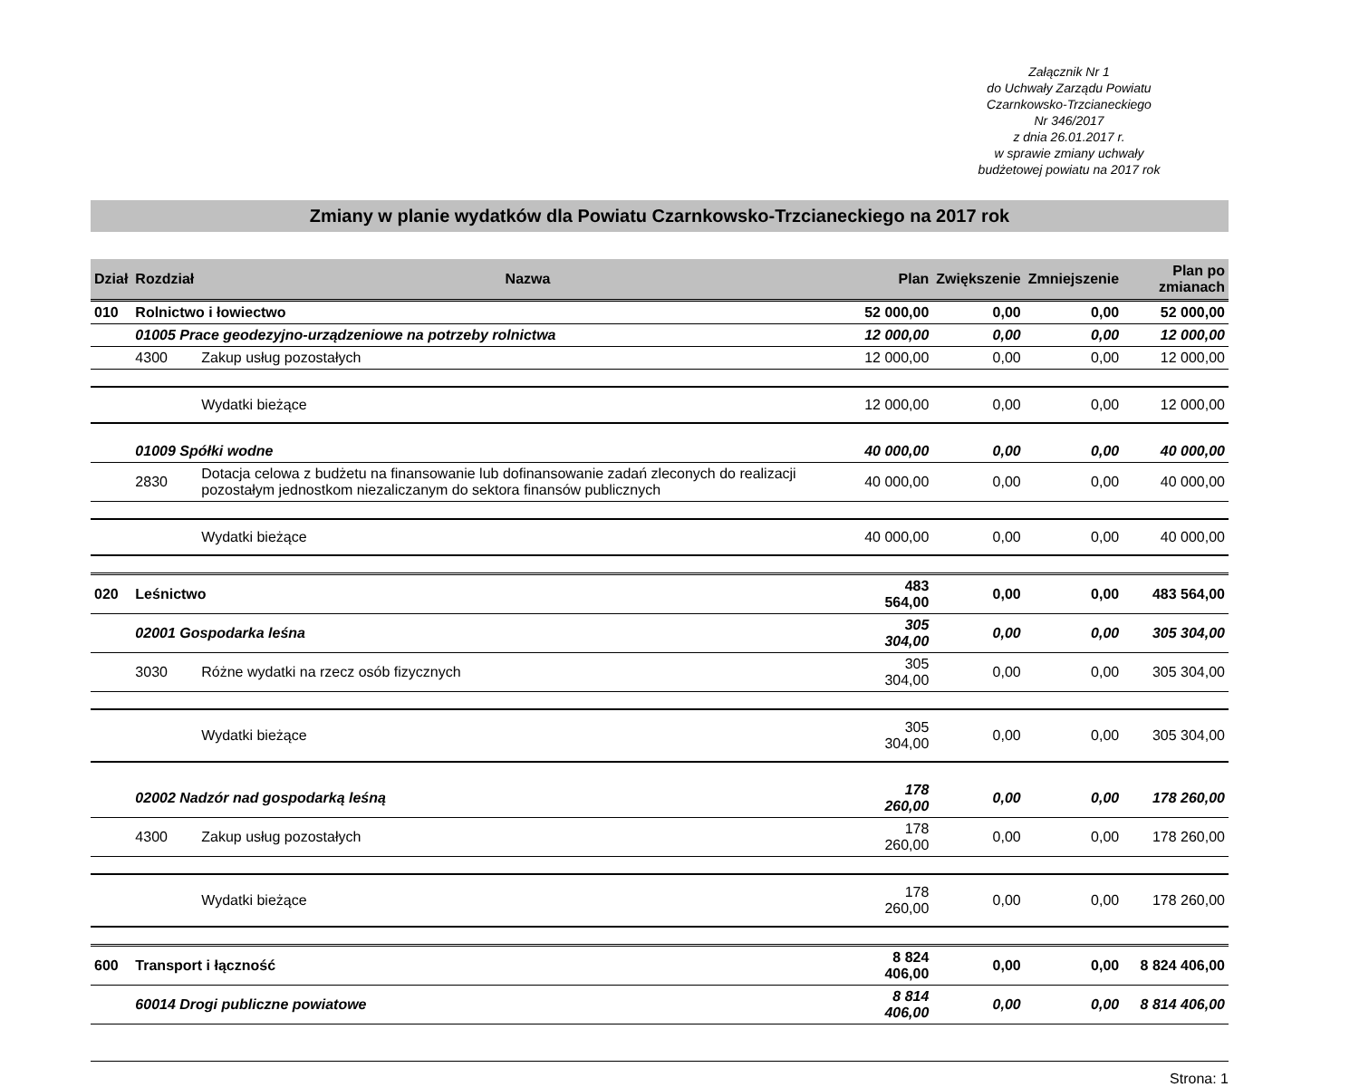Załącznik Nr 1
do Uchwały Zarządu Powiatu
Czarnkowsko-Trzcianeckiego
Nr 346/2017
z dnia 26.01.2017 r.
w sprawie zmiany uchwały
budżetowej powiatu na 2017 rok
Zmiany w planie wydatków dla Powiatu Czarnkowsko-Trzcianeckiego na 2017 rok
| Dział | Rozdział | Nazwa | Plan | Zwiększenie | Zmniejszenie | Plan po zmianach |
| --- | --- | --- | --- | --- | --- | --- |
| 010 | Rolnictwo i łowiectwo | | 52 000,00 | 0,00 | 0,00 | 52 000,00 |
| | 01005 Prace geodezyjno-urządzeniowe na potrzeby rolnictwa | | 12 000,00 | 0,00 | 0,00 | 12 000,00 |
| | 4300 | Zakup usług pozostałych | 12 000,00 | 0,00 | 0,00 | 12 000,00 |
| | | Wydatki bieżące | 12 000,00 | 0,00 | 0,00 | 12 000,00 |
| | 01009 Spółki wodne | | 40 000,00 | 0,00 | 0,00 | 40 000,00 |
| | 2830 | Dotacja celowa z budżetu na finansowanie lub dofinansowanie zadań zleconych do realizacji pozostałym jednostkom niezaliczanym do sektora finansów publicznych | 40 000,00 | 0,00 | 0,00 | 40 000,00 |
| | | Wydatki bieżące | 40 000,00 | 0,00 | 0,00 | 40 000,00 |
| 020 | Leśnictwo | | 483 564,00 | 0,00 | 0,00 | 483 564,00 |
| | 02001 Gospodarka leśna | | 305 304,00 | 0,00 | 0,00 | 305 304,00 |
| | 3030 | Różne wydatki na rzecz osób fizycznych | 305 304,00 | 0,00 | 0,00 | 305 304,00 |
| | | Wydatki bieżące | 305 304,00 | 0,00 | 0,00 | 305 304,00 |
| | 02002 Nadzór nad gospodarką leśną | | 178 260,00 | 0,00 | 0,00 | 178 260,00 |
| | 4300 | Zakup usług pozostałych | 178 260,00 | 0,00 | 0,00 | 178 260,00 |
| | | Wydatki bieżące | 178 260,00 | 0,00 | 0,00 | 178 260,00 |
| 600 | Transport i łączność | | 8 824 406,00 | 0,00 | 0,00 | 8 824 406,00 |
| | 60014 Drogi publiczne powiatowe | | 8 814 406,00 | 0,00 | 0,00 | 8 814 406,00 |
Strona: 1